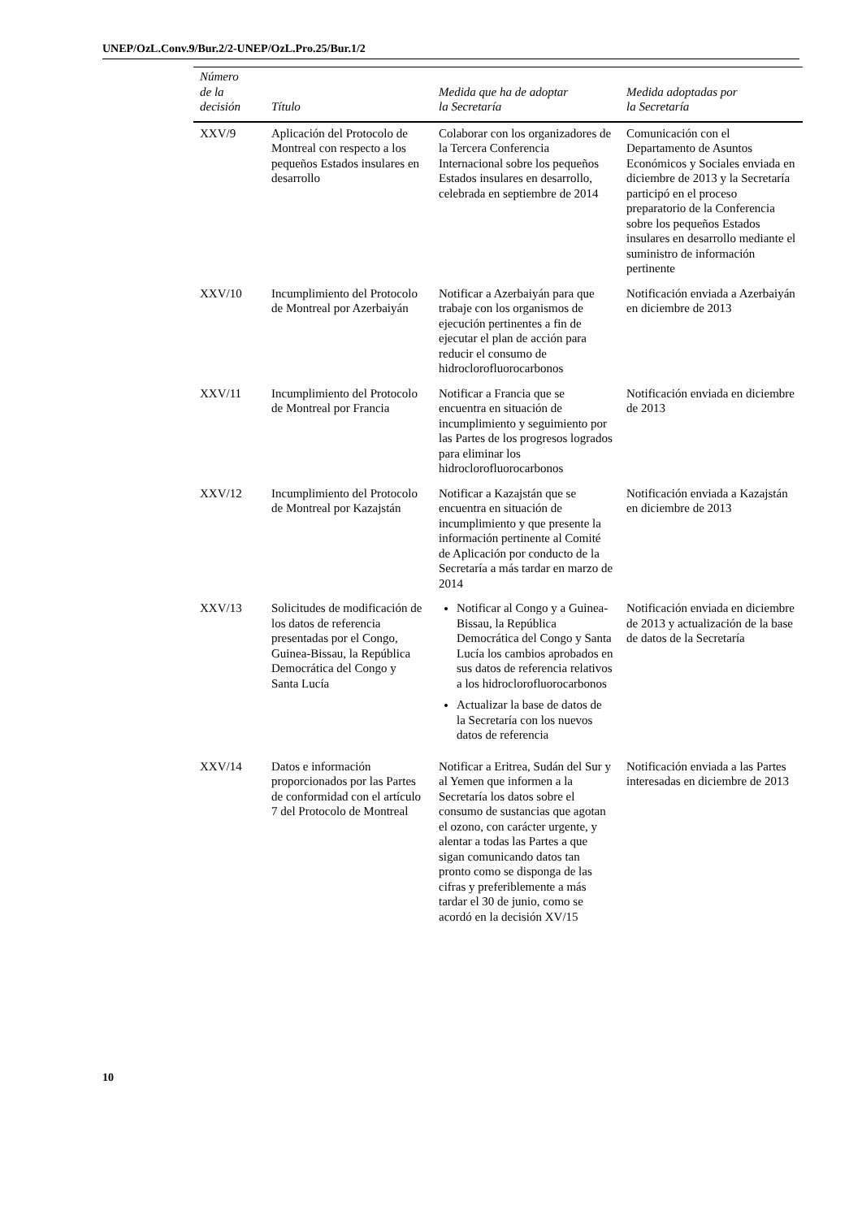UNEP/OzL.Conv.9/Bur.2/2-UNEP/OzL.Pro.25/Bur.1/2
| Número de la decisión | Título | Medida que ha de adoptar la Secretaría | Medida adoptadas por la Secretaría |
| --- | --- | --- | --- |
| XXV/9 | Aplicación del Protocolo de Montreal con respecto a los pequeños Estados insulares en desarrollo | Colaborar con los organizadores de la Tercera Conferencia Internacional sobre los pequeños Estados insulares en desarrollo, celebrada en septiembre de 2014 | Comunicación con el Departamento de Asuntos Económicos y Sociales enviada en diciembre de 2013 y la Secretaría participó en el proceso preparatorio de la Conferencia sobre los pequeños Estados insulares en desarrollo mediante el suministro de información pertinente |
| XXV/10 | Incumplimiento del Protocolo de Montreal por Azerbaiyán | Notificar a Azerbaiyán para que trabaje con los organismos de ejecución pertinentes a fin de ejecutar el plan de acción para reducir el consumo de hidroclorofluorocarbonos | Notificación enviada a Azerbaiyán en diciembre de 2013 |
| XXV/11 | Incumplimiento del Protocolo de Montreal por Francia | Notificar a Francia que se encuentra en situación de incumplimiento y seguimiento por las Partes de los progresos logrados para eliminar los hidroclorofluorocarbonos | Notificación enviada en diciembre de 2013 |
| XXV/12 | Incumplimiento del Protocolo de Montreal por Kazajstán | Notificar a Kazajstán que se encuentra en situación de incumplimiento y que presente la información pertinente al Comité de Aplicación por conducto de la Secretaría a más tardar en marzo de 2014 | Notificación enviada a Kazajstán en diciembre de 2013 |
| XXV/13 | Solicitudes de modificación de los datos de referencia presentadas por el Congo, Guinea-Bissau, la República Democrática del Congo y Santa Lucía | Notificar al Congo y a Guinea-Bissau, la República Democrática del Congo y Santa Lucía los cambios aprobados en sus datos de referencia relativos a los hidroclorofluorocarbonos Actualizar la base de datos de la Secretaría con los nuevos datos de referencia | Notificación enviada en diciembre de 2013 y actualización de la base de datos de la Secretaría |
| XXV/14 | Datos e información proporcionados por las Partes de conformidad con el artículo 7 del Protocolo de Montreal | Notificar a Eritrea, Sudán del Sur y al Yemen que informen a la Secretaría los datos sobre el consumo de sustancias que agotan el ozono, con carácter urgente, y alentar a todas las Partes a que sigan comunicando datos tan pronto como se disponga de las cifras y preferiblemente a más tardar el 30 de junio, como se acordó en la decisión XV/15 | Notificación enviada a las Partes interesadas en diciembre de 2013 |
10